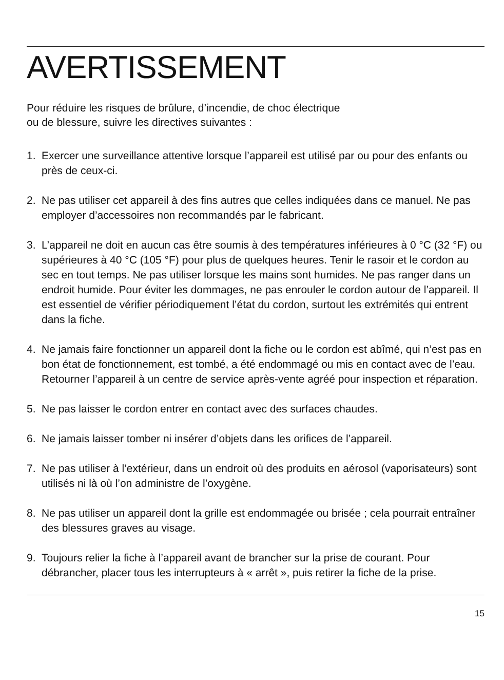AVERTISSEMENT
Pour réduire les risques de brûlure, d’incendie, de choc électrique
ou de blessure, suivre les directives suivantes :
1. Exercer une surveillance attentive lorsque l’appareil est utilisé par ou pour des enfants ou près de ceux-ci.
2. Ne pas utiliser cet appareil à des fins autres que celles indiquées dans ce manuel. Ne pas employer d’accessoires non recommandés par le fabricant.
3. L’appareil ne doit en aucun cas être soumis à des températures inférieures à 0 °C (32 °F) ou supérieures à 40 °C (105 °F) pour plus de quelques heures. Tenir le rasoir et le cordon au sec en tout temps. Ne pas utiliser lorsque les mains sont humides. Ne pas ranger dans un endroit humide. Pour éviter les dommages, ne pas enrouler le cordon autour de l’appareil. Il est essentiel de vérifier périodiquement l’état du cordon, surtout les extrémités qui entrent dans la fiche.
4. Ne jamais faire fonctionner un appareil dont la fiche ou le cordon est abîmé, qui n’est pas en bon état de fonctionnement, est tombé, a été endommagé ou mis en contact avec de l’eau. Retourner l’appareil à un centre de service après-vente agréé pour inspection et réparation.
5. Ne pas laisser le cordon entrer en contact avec des surfaces chaudes.
6. Ne jamais laisser tomber ni insérer d’objets dans les orifices de l’appareil.
7. Ne pas utiliser à l’extérieur, dans un endroit où des produits en aérosol (vaporisateurs) sont utilisés ni là où l’on administre de l’oxygène.
8. Ne pas utiliser un appareil dont la grille est endommagée ou brisée ; cela pourrait entraîner des blessures graves au visage.
9. Toujours relier la fiche à l’appareil avant de brancher sur la prise de courant. Pour débrancher, placer tous les interrupteurs à « arrêt », puis retirer la fiche de la prise.
15